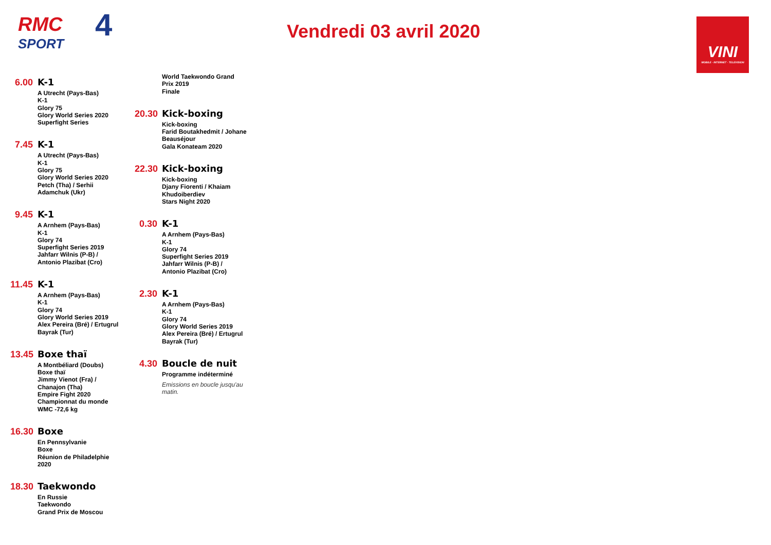RMC
SPORT
4
Vendredi 03 avril 2020
VINI
MOBILE · INTERNET · TELEVISION
6.00
K-1
A Utrecht (Pays-Bas)
K-1
Glory 75
Glory World Series 2020
Superfight Series
7.45
K-1
A Utrecht (Pays-Bas)
K-1
Glory 75
Glory World Series 2020
Petch (Tha) / Serhii
Adamchuk (Ukr)
9.45
K-1
A Arnhem (Pays-Bas)
K-1
Glory 74
Superfight Series 2019
Jahfarr Wilnis (P-B) /
Antonio Plazibat (Cro)
11.45
K-1
A Arnhem (Pays-Bas)
K-1
Glory 74
Glory World Series 2019
Alex Pereira (Bré) / Ertugrul
Bayrak (Tur)
13.45
Boxe thaï
A Montbéliard (Doubs)
Boxe thaï
Jimmy Vienot (Fra) /
Chanajon (Tha)
Empire Fight 2020
Championnat du monde
WMC -72,6 kg
16.30
Boxe
En Pennsylvanie
Boxe
Réunion de Philadelphie
2020
18.30
Taekwondo
En Russie
Taekwondo
Grand Prix de Moscou
World Taekwondo Grand
Prix 2019
Finale
20.30
Kick-boxing
Kick-boxing
Farid Boutakhedmit / Johane
Beauséjour
Gala Konateam 2020
22.30
Kick-boxing
Kick-boxing
Djany Fiorenti / Khaiam
Khudoiberdiev
Stars Night 2020
0.30
K-1
A Arnhem (Pays-Bas)
K-1
Glory 74
Superfight Series 2019
Jahfarr Wilnis (P-B) /
Antonio Plazibat (Cro)
2.30
K-1
A Arnhem (Pays-Bas)
K-1
Glory 74
Glory World Series 2019
Alex Pereira (Bré) / Ertugrul
Bayrak (Tur)
4.30
Boucle de nuit
Programme indéterminé
Emissions en boucle jusqu'au matin.